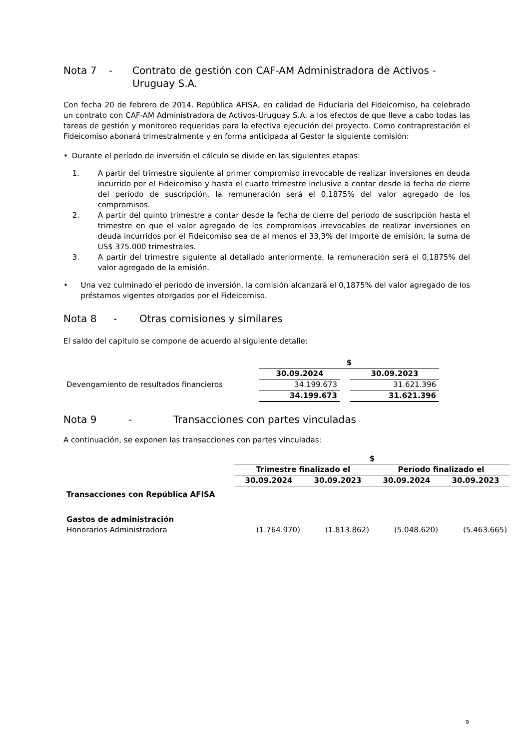Nota 7 - Contrato de gestión con CAF-AM Administradora de Activos - Uruguay S.A.
Con fecha 20 de febrero de 2014, República AFISA, en calidad de Fiduciaria del Fideicomiso, ha celebrado un contrato con CAF-AM Administradora de Activos-Uruguay S.A. a los efectos de que lleve a cabo todas las tareas de gestión y monitoreo requeridas para la efectiva ejecución del proyecto. Como contraprestación el Fideicomiso abonará trimestralmente y en forma anticipada al Gestor la siguiente comisión:
• Durante el período de inversión el cálculo se divide en las siguientes etapas:
1. A partir del trimestre siguiente al primer compromiso irrevocable de realizar inversiones en deuda incurrido por el Fideicomiso y hasta el cuarto trimestre inclusive a contar desde la fecha de cierre del período de suscripción, la remuneración será el 0,1875% del valor agregado de los compromisos.
2. A partir del quinto trimestre a contar desde la fecha de cierre del período de suscripción hasta el trimestre en que el valor agregado de los compromisos irrevocables de realizar inversiones en deuda incurridos por el Fideicomiso sea de al menos el 33,3% del importe de emisión, la suma de US$ 375.000 trimestrales.
3. A partir del trimestre siguiente al detallado anteriormente, la remuneración será el 0,1875% del valor agregado de la emisión.
• Una vez culminado el período de inversión, la comisión alcanzará el 0,1875% del valor agregado de los préstamos vigentes otorgados por el Fideicomiso.
Nota 8 - Otras comisiones y similares
El saldo del capítulo se compone de acuerdo al siguiente detalle:
| | $ | | |
| | 30.09.2024 | | 30.09.2023 |
| Devengamiento de resultados financieros | 34.199.673 | | 31.621.396 |
| | 34.199.673 | | 31.621.396 |
Nota 9 - Transacciones con partes vinculadas
A continuación, se exponen las transacciones con partes vinculadas:
| | $ | | | |
| | Trimestre finalizado el | | Período finalizado el | |
| | 30.09.2024 | 30.09.2023 | 30.09.2024 | 30.09.2023 |
| Transacciones con República AFISA | | | | |
| Gastos de administración | | | | |
| Honorarios Administradora | (1.764.970) | (1.813.862) | (5.048.620) | (5.463.665) |
9